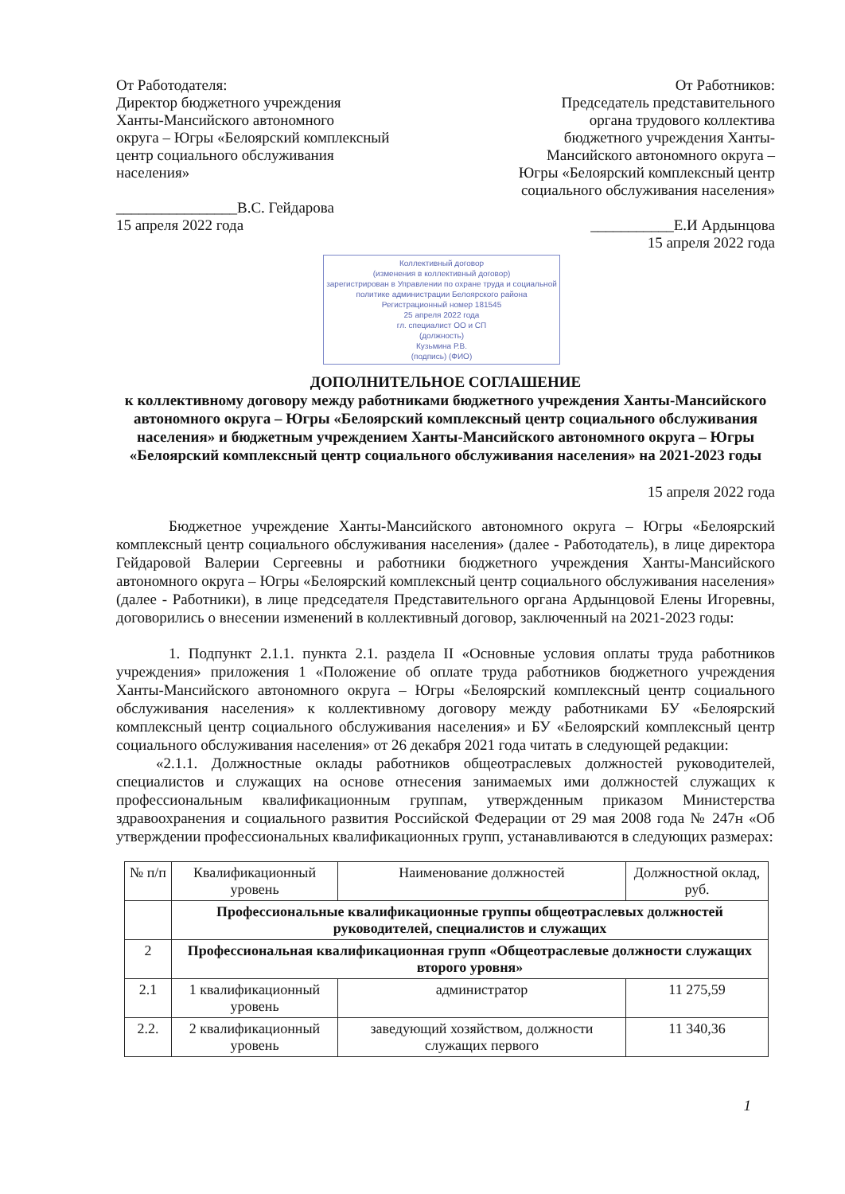От Работодателя:
Директор бюджетного учреждения
Ханты-Мансийского автономного
округа – Югры «Белоярский комплексный
центр социального обслуживания
населения»
________________В.С. Гейдарова
15 апреля 2022 года
От Работников:
Председатель представительного
органа трудового коллектива
бюджетного учреждения Ханты-
Мансийского автономного округа –
Югры «Белоярский комплексный центр
социального обслуживания населения»
___________Е.И Ардынцова
15 апреля 2022 года
Коллективный договор
(изменения в коллективный договор)
зарегистрирован в Управлении по охране труда и социальной политике администрации Белоярского района
Регистрационный номер 181545
25 апреля 2022 года
гл. специалист ОО и СП
(должность)
Кузьмина Р.В.
(подпись) (ФИО)
ДОПОЛНИТЕЛЬНОЕ СОГЛАШЕНИЕ
к коллективному договору между работниками бюджетного учреждения Ханты-Мансийского автономного округа – Югры «Белоярский комплексный центр социального обслуживания населения» и бюджетным учреждением Ханты-Мансийского автономного округа – Югры «Белоярский комплексный центр социального обслуживания населения» на 2021-2023 годы
15 апреля 2022 года
Бюджетное учреждение Ханты-Мансийского автономного округа – Югры «Белоярский комплексный центр социального обслуживания населения» (далее - Работодатель), в лице директора Гейдаровой Валерии Сергеевны и работники бюджетного учреждения Ханты-Мансийского автономного округа – Югры «Белоярский комплексный центр социального обслуживания населения» (далее - Работники), в лице председателя Представительного органа Ардынцовой Елены Игоревны, договорились о внесении изменений в коллективный договор, заключенный на 2021-2023 годы:
1. Подпункт 2.1.1. пункта 2.1. раздела II «Основные условия оплаты труда работников учреждения» приложения 1 «Положение об оплате труда работников бюджетного учреждения Ханты-Мансийского автономного округа – Югры «Белоярский комплексный центр социального обслуживания населения» к коллективному договору между работниками БУ «Белоярский комплексный центр социального обслуживания населения» и БУ «Белоярский комплексный центр социального обслуживания населения» от 26 декабря 2021 года читать в следующей редакции:
«2.1.1. Должностные оклады работников общеотраслевых должностей руководителей, специалистов и служащих на основе отнесения занимаемых ими должностей служащих к профессиональным квалификационным группам, утвержденным приказом Министерства здравоохранения и социального развития Российской Федерации от 29 мая 2008 года № 247н «Об утверждении профессиональных квалификационных групп, устанавливаются в следующих размерах:
| № п/п | Квалификационный уровень | Наименование должностей | Должностной оклад, руб. |
| --- | --- | --- | --- |
| | Профессиональные квалификационные группы общеотраслевых должностей руководителей, специалистов и служащих | | |
| 2 | Профессиональная квалификационная групп «Общеотраслевые должности служащих второго уровня» | | |
| 2.1 | 1 квалификационный уровень | администратор | 11 275,59 |
| 2.2. | 2 квалификационный уровень | заведующий хозяйством, должности служащих первого | 11 340,36 |
1